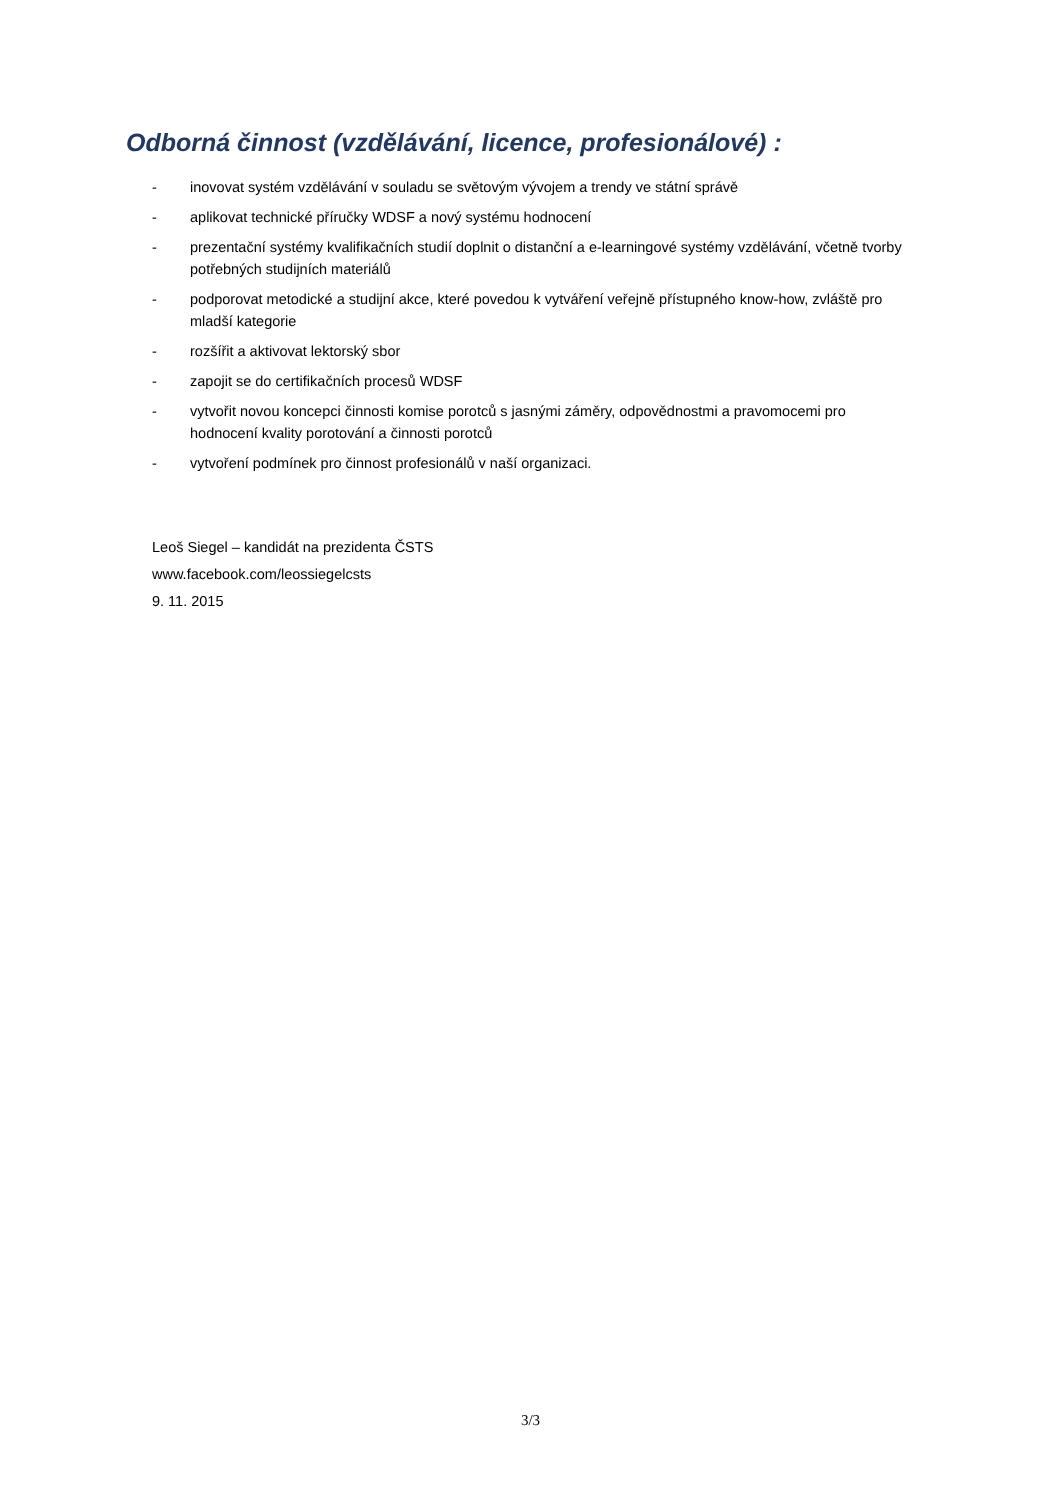Odborná činnost (vzdělávání, licence, profesionálové) :
- inovovat systém vzdělávání v souladu se světovým vývojem a trendy ve státní správě
- aplikovat technické příručky WDSF a nový systému hodnocení
- prezentační systémy kvalifikačních studií doplnit o distanční a e-learningové systémy vzdělávání, včetně tvorby potřebných studijních materiálů
- podporovat metodické a studijní akce, které povedou k vytváření veřejně přístupného know-how, zvláště pro mladší kategorie
- rozšířit a aktivovat lektorský sbor
- zapojit se do certifikačních procesů WDSF
- vytvořit novou koncepci činnosti komise porotců s jasnými záměry, odpovědnostmi a pravomocemi pro hodnocení kvality porotování a činnosti porotců
- vytvoření podmínek pro činnost profesionálů v naší organizaci.
Leoš Siegel – kandidát na prezidenta ČSTS
www.facebook.com/leossiegelcsts
9. 11. 2015
3/3